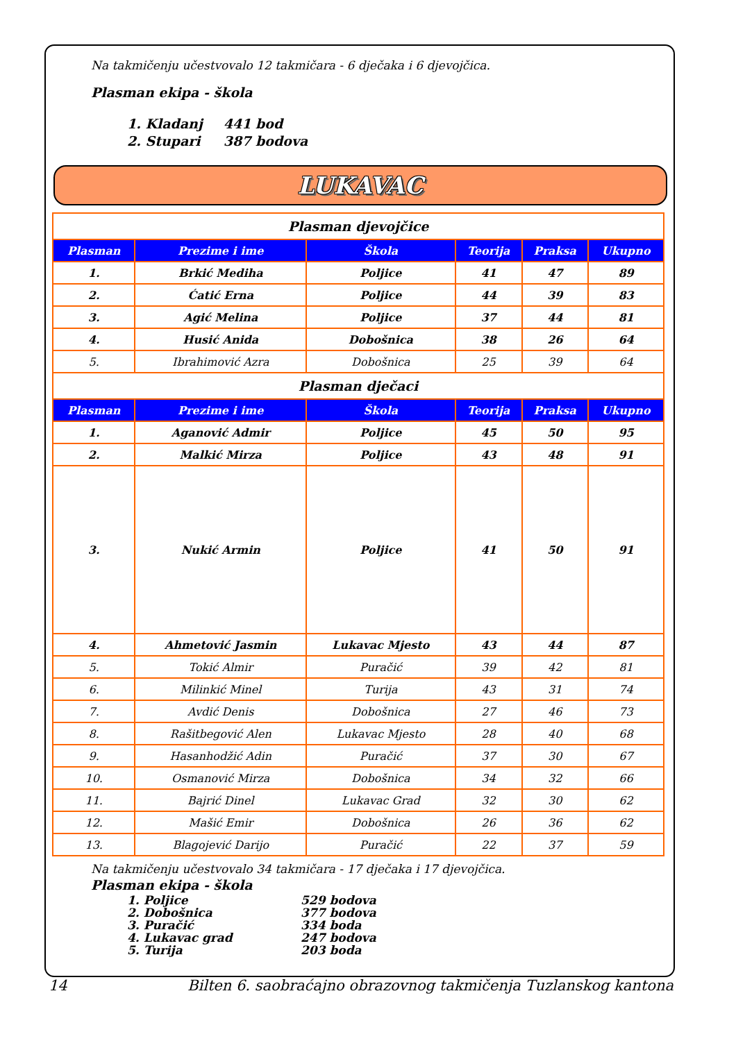Na takmičenju učestvovalo 12 takmičara - 6 dječaka i 6 djevojčica.
Plasman ekipa - škola
| 1. Kladanj | 441 bod |
| 2. Stupari | 387 bodova |
LUKAVAC
| Plasman djevojčice | | | | | |
| --- | --- | --- | --- | --- | --- |
| Plasman | Prezime i ime | Škola | Teorija | Praksa | Ukupno |
| 1. | Brkić Mediha | Poljice | 41 | 47 | 89 |
| 2. | Ćatić Erna | Poljice | 44 | 39 | 83 |
| 3. | Agić Melina | Poljice | 37 | 44 | 81 |
| 4. | Husić Anida | Dobošnica | 38 | 26 | 64 |
| 5. | Ibrahimović Azra | Dobošnica | 25 | 39 | 64 |
| Plasman dječaci | | | | | |
| Plasman | Prezime i ime | Škola | Teorija | Praksa | Ukupno |
| 1. | Aganović Admir | Poljice | 45 | 50 | 95 |
| 2. | Malkić Mirza | Poljice | 43 | 48 | 91 |
| 3. | Nukić Armin | Poljice | 41 | 50 | 91 |
| 4. | Ahmetović Jasmin | Lukavac Mjesto | 43 | 44 | 87 |
| 5. | Tokić Almir | Puračić | 39 | 42 | 81 |
| 6. | Milinkić Minel | Turija | 43 | 31 | 74 |
| 7. | Avdić Denis | Dobošnica | 27 | 46 | 73 |
| 8. | Rašitbegović Alen | Lukavac Mjesto | 28 | 40 | 68 |
| 9. | Hasanhodžić Adin | Puračić | 37 | 30 | 67 |
| 10. | Osmanović Mirza | Dobošnica | 34 | 32 | 66 |
| 11. | Bajrić Dinel | Lukavac Grad | 32 | 30 | 62 |
| 12. | Mašić Emir | Dobošnica | 26 | 36 | 62 |
| 13. | Blagojević Darijo | Puračić | 22 | 37 | 59 |
Na takmičenju učestvovalo 34 takmičara - 17 dječaka i 17 djevojčica.
Plasman ekipa - škola
| 1. Poljice | 529 bodova |
| 2. Dobošnica | 377 bodova |
| 3. Puračić | 334 boda |
| 4. Lukavac grad | 247 bodova |
| 5. Turija | 203 boda |
14 Bilten 6. saobraćajno obrazovnog takmičenja Tuzlanskog kantona